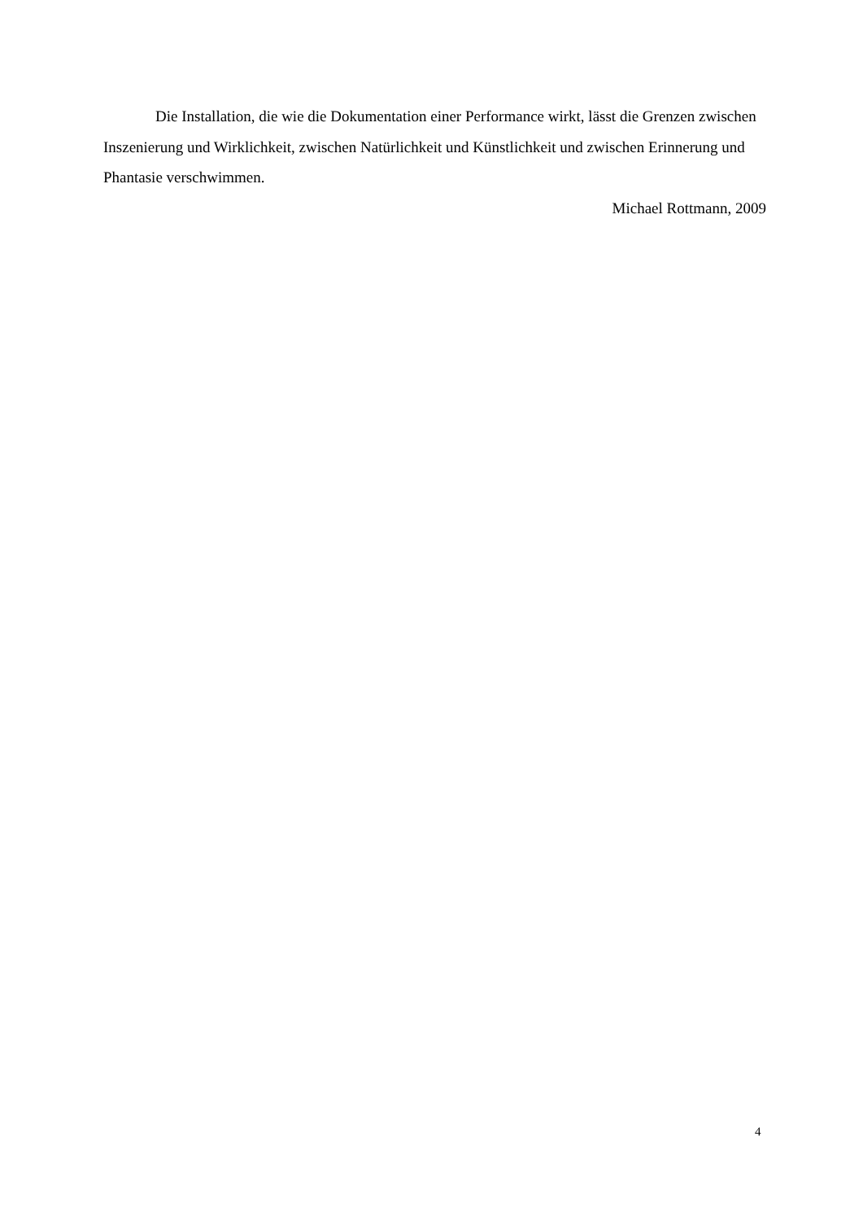Die Installation, die wie die Dokumentation einer Performance wirkt, lässt die Grenzen zwischen Inszenierung und Wirklichkeit, zwischen Natürlichkeit und Künstlichkeit und zwischen Erinnerung und Phantasie verschwimmen.
Michael Rottmann, 2009
4